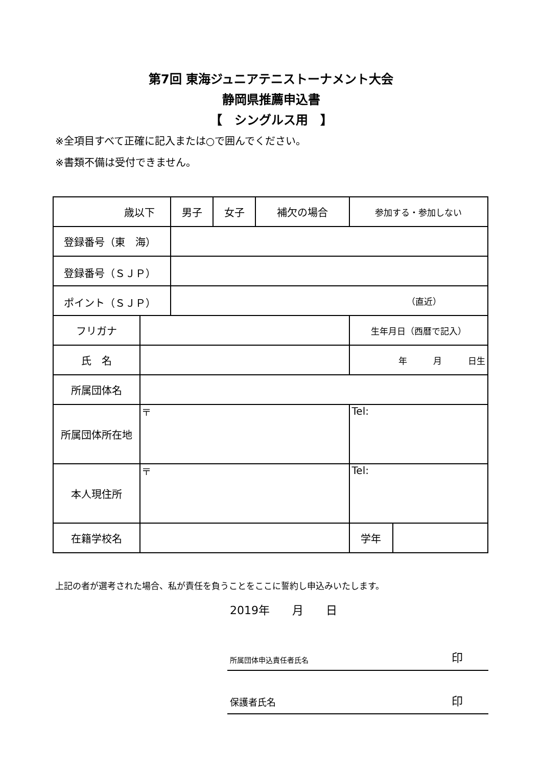第7回 東海ジュニアテニストーナメント大会
静岡県推薦申込書
【　シングルス用　】
※全項目すべて正確に記入または○で囲んでください。
※書類不備は受付できません。
| 歳以下 | | 男子 | 女子 | 補欠の場合 | 参加する・参加しない | |
| 登録番号（東 海） | | | | | | |
| 登録番号（ＳＪＰ） | | | | | | |
| ポイント（ＳＪＰ） | | （直近） | | | | |
| フリガナ | | | | | 生年月日（西暦で記入） | |
| 氏 名 | | | | | 年 月 日生 | |
| 所属団体名 | | | | | | |
| 所属団体所在地 | 〒 | | | | Tel: | |
| 本人現住所 | 〒 | | | | Tel: | |
| 在籍学校名 | | | | | 学年 | |
上記の者が選考された場合、私が責任を負うことをここに誓約し申込みいたします。
2019年　　月　　日
所属団体申込責任者氏名 印
保護者氏名 印